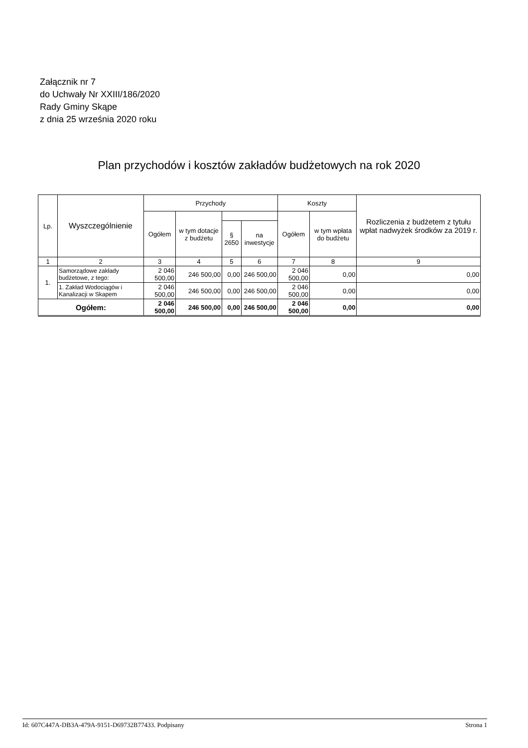Załącznik nr 7
do Uchwały Nr XXIII/186/2020
Rady Gminy Skąpe
z dnia 25 września 2020 roku
Plan przychodów i kosztów zakładów budżetowych na rok 2020
| Lp. | Wyszczególnienie | Przychody | | | | Koszty | | Rozliczenia z budżetem z tytułu wpłat nadwyżek środków za 2019 r. |
| --- | --- | --- | --- | --- | --- | --- | --- | --- |
| | | Ogółem | w tym dotacje z budżetu | | | Ogółem | w tym wpłata do budżetu | |
| | | | | § 2650 | na inwestycje | | | |
| 1 | 2 | 3 | 4 | 5 | 6 | 7 | 8 | 9 |
| 1. | Samorządowe zakłady budżetowe, z tego: | 2 046 500,00 | 246 500,00 | 0,00 | 246 500,00 | 2 046 500,00 | 0,00 | 0,00 |
| | 1. Zakład Wodociągów i Kanalizacji w Skapem | 2 046 500,00 | 246 500,00 | 0,00 | 246 500,00 | 2 046 500,00 | 0,00 | 0,00 |
| Ogółem: | | 2 046 500,00 | 246 500,00 | 0,00 | 246 500,00 | 2 046 500,00 | 0,00 | 0,00 |
Id: 607C447A-DB3A-479A-9151-D69732B77433. Podpisany Strona 1